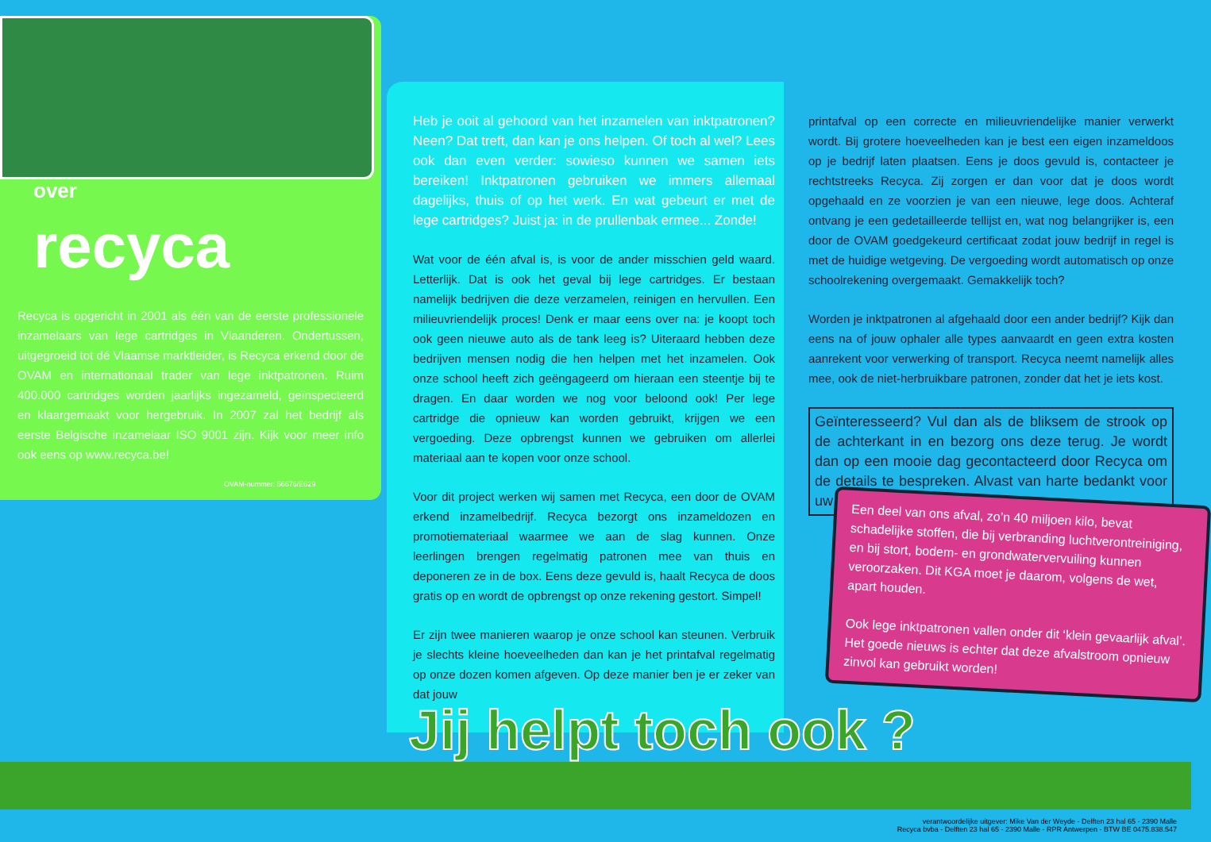over
recyca
Recyca is opgericht in 2001 als één van de eerste professionele inzamelaars van lege cartridges in Vlaanderen. Ondertussen, uitgegroeid tot dé Vlaamse marktleider, is Recyca erkend door de OVAM en internationaal trader van lege inktpatronen. Ruim 400.000 cartridges worden jaarlijks ingezameld, geïnspecteerd en klaargemaakt voor hergebruik. In 2007 zal het bedrijf als eerste Belgische inzamelaar ISO 9001 zijn. Kijk voor meer info ook eens op www.recyca.be!
OVAM-nummer: 56676/E629
Heb je ooit al gehoord van het inzamelen van inktpatronen? Neen? Dat treft, dan kan je ons helpen. Of toch al wel? Lees ook dan even verder: sowieso kunnen we samen iets bereiken! Inktpatronen gebruiken we immers allemaal dagelijks, thuis of op het werk. En wat gebeurt er met de lege cartridges? Juist ja: in de prullenbak ermee... Zonde!
Wat voor de één afval is, is voor de ander misschien geld waard. Letterlijk. Dat is ook het geval bij lege cartridges. Er bestaan namelijk bedrijven die deze verzamelen, reinigen en hervullen. Een milieuvriendelijk proces! Denk er maar eens over na: je koopt toch ook geen nieuwe auto als de tank leeg is? Uiteraard hebben deze bedrijven mensen nodig die hen helpen met het inzamelen. Ook onze school heeft zich geëngageerd om hieraan een steentje bij te dragen. En daar worden we nog voor beloond ook! Per lege cartridge die opnieuw kan worden gebruikt, krijgen we een vergoeding. Deze opbrengst kunnen we gebruiken om allerlei materiaal aan te kopen voor onze school.
Voor dit project werken wij samen met Recyca, een door de OVAM erkend inzamelbedrijf. Recyca bezorgt ons inzameldozen en promotiemateriaal waarmee we aan de slag kunnen. Onze leerlingen brengen regelmatig patronen mee van thuis en deponeren ze in de box. Eens deze gevuld is, haalt Recyca de doos gratis op en wordt de opbrengst op onze rekening gestort. Simpel!
Er zijn twee manieren waarop je onze school kan steunen. Verbruik je slechts kleine hoeveelheden dan kan je het printafval regelmatig op onze dozen komen afgeven. Op deze manier ben je er zeker van dat jouw
printafval op een correcte en milieuvriendelijke manier verwerkt wordt. Bij grotere hoeveelheden kan je best een eigen inzameldoos op je bedrijf laten plaatsen. Eens je doos gevuld is, contacteer je rechtstreeks Recyca. Zij zorgen er dan voor dat je doos wordt opgehaald en ze voorzien je van een nieuwe, lege doos. Achteraf ontvang je een gedetailleerde tellijst en, wat nog belangrijker is, een door de OVAM goedgekeurd certificaat zodat jouw bedrijf in regel is met de huidige wetgeving. De vergoeding wordt automatisch op onze schoolrekening overgemaakt. Gemakkelijk toch?
Worden je inktpatronen al afgehaald door een ander bedrijf? Kijk dan eens na of jouw ophaler alle types aanvaardt en geen extra kosten aanrekent voor verwerking of transport. Recyca neemt namelijk alles mee, ook de niet-herbruikbare patronen, zonder dat het je iets kost.
Geïnteresseerd? Vul dan als de bliksem de strook op de achterkant in en bezorg ons deze terug. Je wordt dan op een mooie dag gecontacteerd door Recyca om de details te bespreken. Alvast van harte bedankt voor uw steun!
Een deel van ons afval, zo’n 40 miljoen kilo, bevat schadelijke stoffen, die bij verbranding luchtverontreiniging, en bij stort, bodem- en grondwatervervuiling kunnen veroorzaken. Dit KGA moet je daarom, volgens de wet, apart houden.
Ook lege inktpatronen vallen onder dit ‘klein gevaarlijk afval’. Het goede nieuws is echter dat deze afvalstroom opnieuw zinvol kan gebruikt worden!
Jij helpt toch ook ?
verantwoordelijke uitgever: Mike Van der Weyde - Delften 23 hal 65 - 2390 Malle
Recyca bvba - Delften 23 hal 65 - 2390 Malle - RPR Antwerpen - BTW BE 0475.838.547